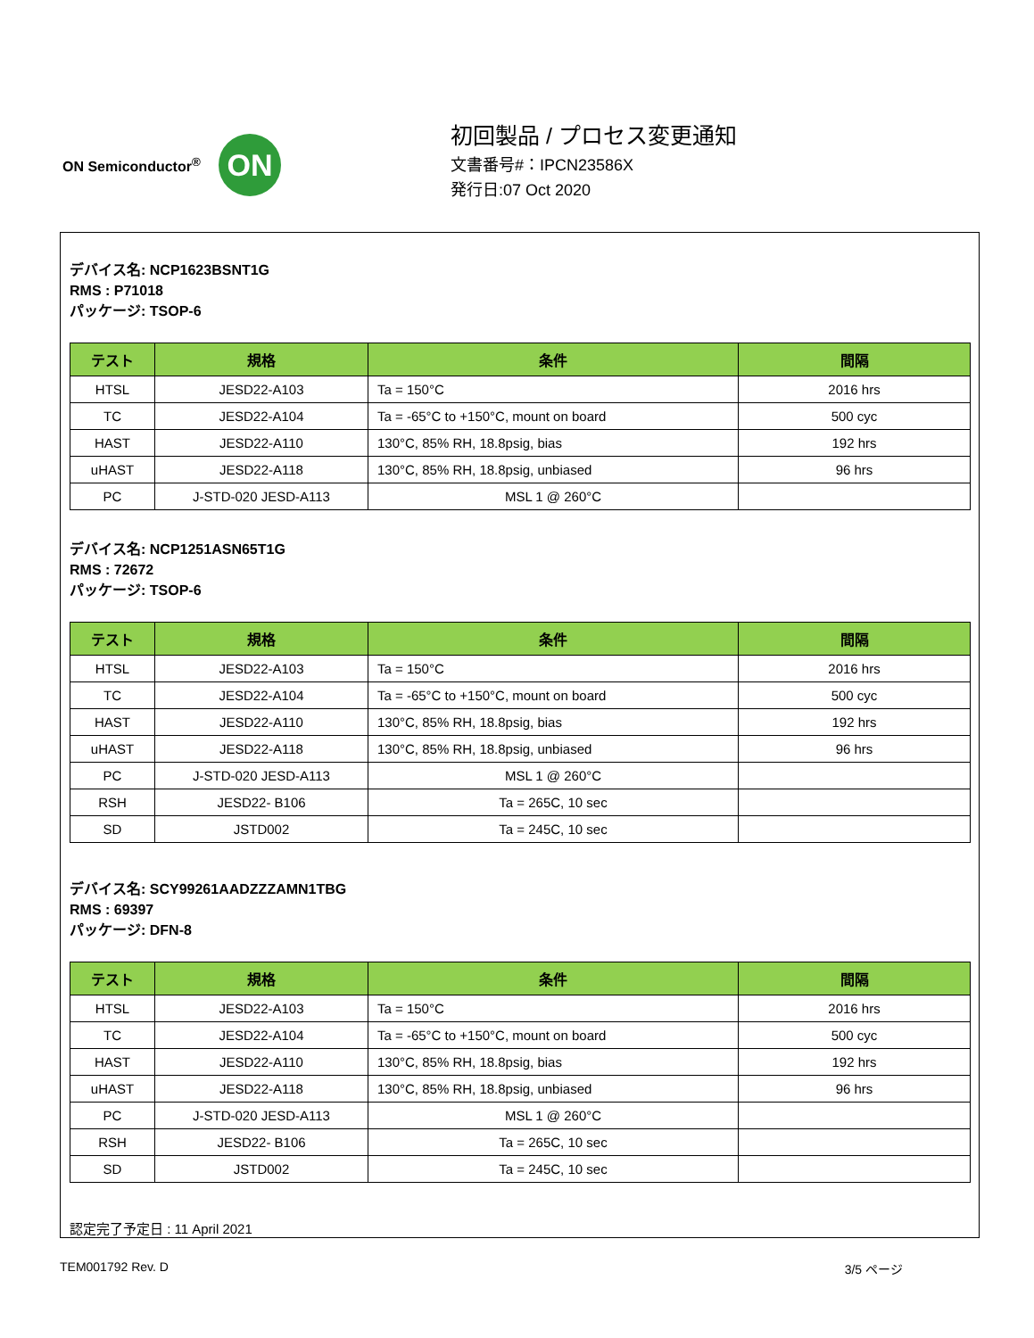ON Semiconductor<sup>®</sup>
ON
初回製品 / プロセス変更通知
文書番号#：IPCN23586X
発行日:07 Oct 2020
デバイス名: NCP1623BSNT1G
RMS : P71018
パッケージ: TSOP-6
| テスト | 規格 | 条件 | 間隔 |
| --- | --- | --- | --- |
| HTSL | JESD22-A103 | Ta = 150°C | 2016 hrs |
| TC | JESD22-A104 | Ta = -65°C to +150°C, mount on board | 500 cyc |
| HAST | JESD22-A110 | 130°C, 85% RH, 18.8psig, bias | 192 hrs |
| uHAST | JESD22-A118 | 130°C, 85% RH, 18.8psig, unbiased | 96 hrs |
| PC | J-STD-020 JESD-A113 | MSL 1 @ 260°C | |
デバイス名: NCP1251ASN65T1G
RMS : 72672
パッケージ: TSOP-6
| テスト | 規格 | 条件 | 間隔 |
| --- | --- | --- | --- |
| HTSL | JESD22-A103 | Ta = 150°C | 2016 hrs |
| TC | JESD22-A104 | Ta = -65°C to +150°C, mount on board | 500 cyc |
| HAST | JESD22-A110 | 130°C, 85% RH, 18.8psig, bias | 192 hrs |
| uHAST | JESD22-A118 | 130°C, 85% RH, 18.8psig, unbiased | 96 hrs |
| PC | J-STD-020 JESD-A113 | MSL 1 @ 260°C | |
| RSH | JESD22- B106 | Ta = 265C, 10 sec | |
| SD | JSTD002 | Ta = 245C, 10 sec | |
デバイス名: SCY99261AADZZZAMN1TBG
RMS : 69397
パッケージ: DFN-8
| テスト | 規格 | 条件 | 間隔 |
| --- | --- | --- | --- |
| HTSL | JESD22-A103 | Ta = 150°C | 2016 hrs |
| TC | JESD22-A104 | Ta = -65°C to +150°C, mount on board | 500 cyc |
| HAST | JESD22-A110 | 130°C, 85% RH, 18.8psig, bias | 192 hrs |
| uHAST | JESD22-A118 | 130°C, 85% RH, 18.8psig, unbiased | 96 hrs |
| PC | J-STD-020 JESD-A113 | MSL 1 @ 260°C | |
| RSH | JESD22- B106 | Ta = 265C, 10 sec | |
| SD | JSTD002 | Ta = 245C, 10 sec | |
認定完了予定日 : 11 April 2021
TEM001792 Rev. D 3/5 ページ